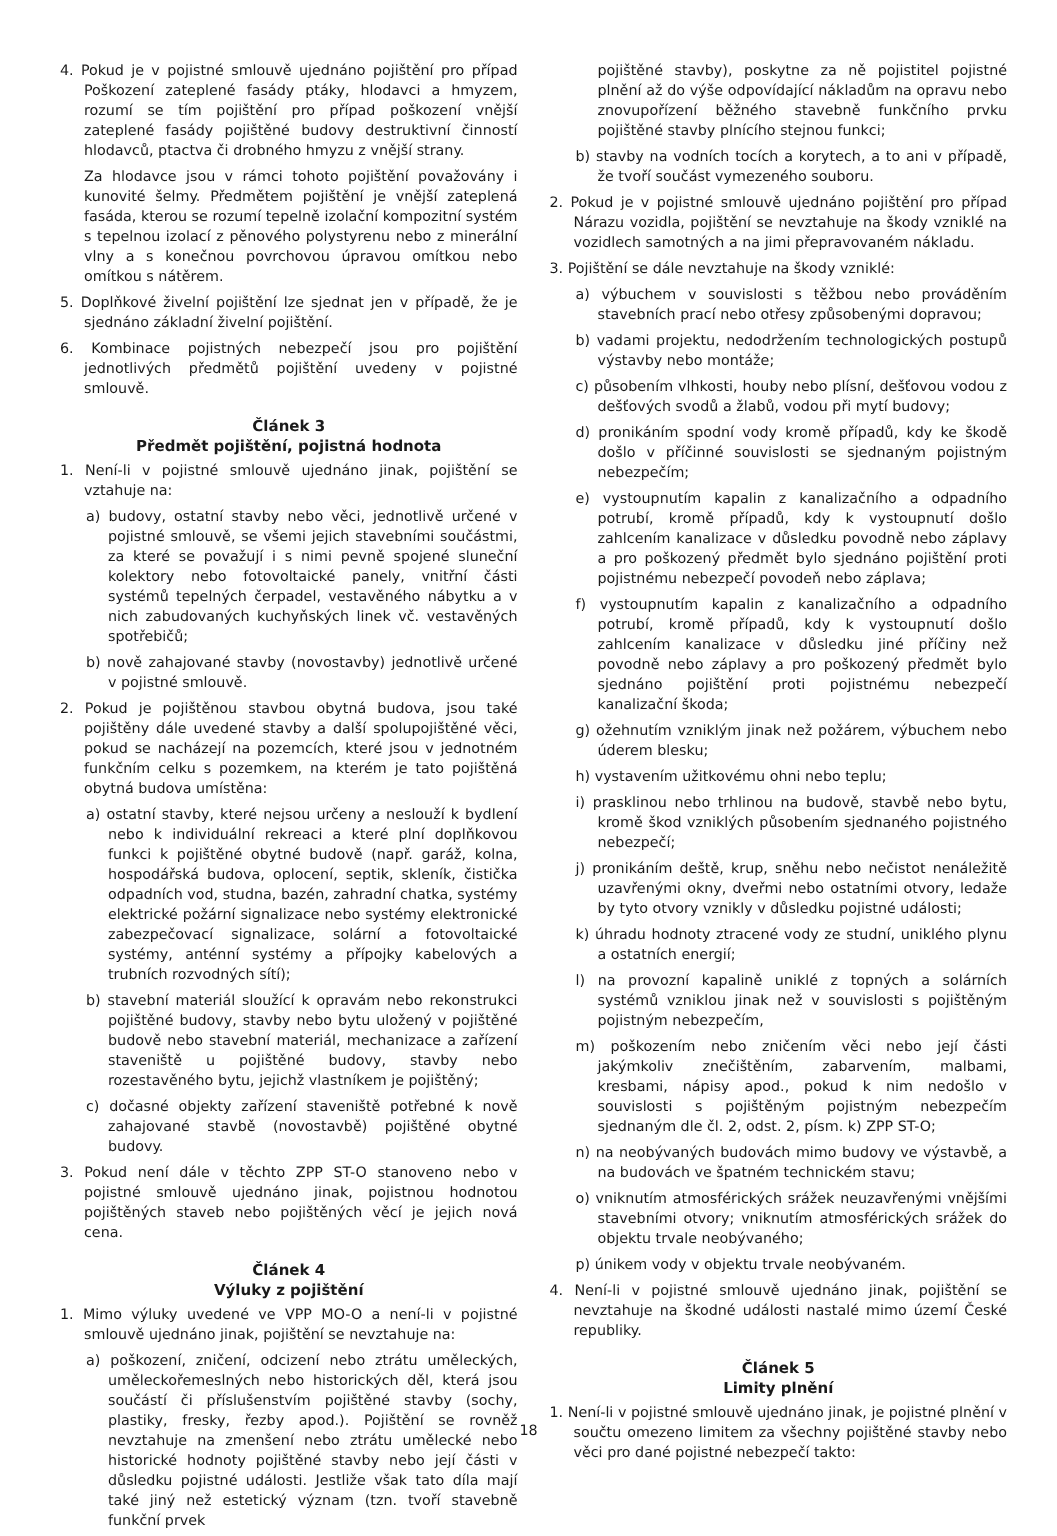4. Pokud je v pojistné smlouvě ujednáno pojištění pro případ Poškození zateplené fasády ptáky, hlodavci a hmyzem, rozumí se tím pojištění pro případ poškození vnější zateplené fasády pojištěné budovy destruktivní činností hlodavců, ptactva či drobného hmyzu z vnější strany.
Za hlodavce jsou v rámci tohoto pojištění považovány i kunovité šelmy. Předmětem pojištění je vnější zateplená fasáda, kterou se rozumí tepelně izolační kompozitní systém s tepelnou izolací z pěnového polystyrenu nebo z minerální vlny a s konečnou povrchovou úpravou omítkou nebo omítkou s nátěrem.
5. Doplňkové živelní pojištění lze sjednat jen v případě, že je sjednáno základní živelní pojištění.
6. Kombinace pojistných nebezpečí jsou pro pojištění jednotlivých předmětů pojištění uvedeny v pojistné smlouvě.
Článek 3
Předmět pojištění, pojistná hodnota
1. Není-li v pojistné smlouvě ujednáno jinak, pojištění se vztahuje na:
a) budovy, ostatní stavby nebo věci, jednotlivě určené v pojistné smlouvě, se všemi jejich stavebními součástmi, za které se považují i s nimi pevně spojené sluneční kolektory nebo fotovoltaické panely, vnitřní části systémů tepelných čerpadel, vestavěného nábytku a v nich zabudovaných kuchyňských linek vč. vestavěných spotřebičů;
b) nově zahajované stavby (novostavby) jednotlivě určené v pojistné smlouvě.
2. Pokud je pojištěnou stavbou obytná budova, jsou také pojištěny dále uvedené stavby a další spolupojištěné věci, pokud se nacházejí na pozemcích, které jsou v jednotném funkčním celku s pozemkem, na kterém je tato pojištěná obytná budova umístěna:
a) ostatní stavby, které nejsou určeny a neslouží k bydlení nebo k individuální rekreaci a které plní doplňkovou funkci k pojištěné obytné budově (např. garáž, kolna, hospodářská budova, oplocení, septik, skleník, čistička odpadních vod, studna, bazén, zahradní chatka, systémy elektrické požární signalizace nebo systémy elektronické zabezpečovací signalizace, solární a fotovoltaické systémy, anténní systémy a přípojky kabelových a trubních rozvodných sítí);
b) stavební materiál sloužící k opravám nebo rekonstrukci pojištěné budovy, stavby nebo bytu uložený v pojištěné budově nebo stavební materiál, mechanizace a zařízení staveniště u pojištěné budovy, stavby nebo rozestavěného bytu, jejichž vlastníkem je pojištěný;
c) dočasné objekty zařízení staveniště potřebné k nově zahajované stavbě (novostavbě) pojištěné obytné budovy.
3. Pokud není dále v těchto ZPP ST-O stanoveno nebo v pojistné smlouvě ujednáno jinak, pojistnou hodnotou pojištěných staveb nebo pojištěných věcí je jejich nová cena.
Článek 4
Výluky z pojištění
1. Mimo výluky uvedené ve VPP MO-O a není-li v pojistné smlouvě ujednáno jinak, pojištění se nevztahuje na:
a) poškození, zničení, odcizení nebo ztrátu uměleckých, uměleckořemeslných nebo historických děl, která jsou součástí či příslušenstvím pojištěné stavby (sochy, plastiky, fresky, řezby apod.). Pojištění se rovněž nevztahuje na zmenšení nebo ztrátu umělecké nebo historické hodnoty pojištěné stavby nebo její části v důsledku pojistné události. Jestliže však tato díla mají také jiný než estetický význam (tzn. tvoří stavebně funkční prvek
pojištěné stavby), poskytne za ně pojistitel pojistné plnění až do výše odpovídající nákladům na opravu nebo znovupořízení běžného stavebně funkčního prvku pojištěné stavby plnícího stejnou funkci;
b) stavby na vodních tocích a korytech, a to ani v případě, že tvoří součást vymezeného souboru.
2. Pokud je v pojistné smlouvě ujednáno pojištění pro případ Nárazu vozidla, pojištění se nevztahuje na škody vzniklé na vozidlech samotných a na jimi přepravovaném nákladu.
3. Pojištění se dále nevztahuje na škody vzniklé:
a) výbuchem v souvislosti s těžbou nebo prováděním stavebních prací nebo otřesy způsobenými dopravou;
b) vadami projektu, nedodržením technologických postupů výstavby nebo montáže;
c) působením vlhkosti, houby nebo plísní, dešťovou vodou z dešťových svodů a žlabů, vodou při mytí budovy;
d) pronikáním spodní vody kromě případů, kdy ke škodě došlo v příčinné souvislosti se sjednaným pojistným nebezpečím;
e) vystoupnutím kapalin z kanalizačního a odpadního potrubí, kromě případů, kdy k vystoupnutí došlo zahlcením kanalizace v důsledku povodně nebo záplavy a pro poškozený předmět bylo sjednáno pojištění proti pojistnému nebezpečí povodeň nebo záplava;
f) vystoupnutím kapalin z kanalizačního a odpadního potrubí, kromě případů, kdy k vystoupnutí došlo zahlcením kanalizace v důsledku jiné příčiny než povodně nebo záplavy a pro poškozený předmět bylo sjednáno pojištění proti pojistnému nebezpečí kanalizační škoda;
g) ožehnutím vzniklým jinak než požárem, výbuchem nebo úderem blesku;
h) vystavením užitkovému ohni nebo teplu;
i) prasklinou nebo trhlinou na budově, stavbě nebo bytu, kromě škod vzniklých působením sjednaného pojistného nebezpečí;
j) pronikáním deště, krup, sněhu nebo nečistot nenáležitě uzavřenými okny, dveřmi nebo ostatními otvory, ledaže by tyto otvory vznikly v důsledku pojistné události;
k) úhradu hodnoty ztracené vody ze studní, uniklého plynu a ostatních energií;
l) na provozní kapalině uniklé z topných a solárních systémů vzniklou jinak než v souvislosti s pojištěným pojistným nebezpečím,
m) poškozením nebo zničením věci nebo její části jakýmkoliv znečištěním, zabarvením, malbami, kresbami, nápisy apod., pokud k nim nedošlo v souvislosti s pojištěným pojistným nebezpečím sjednaným dle čl. 2, odst. 2, písm. k) ZPP ST-O;
n) na neobývaných budovách mimo budovy ve výstavbě, a na budovách ve špatném technickém stavu;
o) vniknutím atmosférických srážek neuzavřenými vnějšími stavebními otvory; vniknutím atmosférických srážek do objektu trvale neobývaného;
p) únikem vody v objektu trvale neobývaném.
4. Není-li v pojistné smlouvě ujednáno jinak, pojištění se nevztahuje na škodné události nastalé mimo území České republiky.
Článek 5
Limity plnění
1. Není-li v pojistné smlouvě ujednáno jinak, je pojistné plnění v součtu omezeno limitem za všechny pojištěné stavby nebo věci pro dané pojistné nebezpečí takto:
18